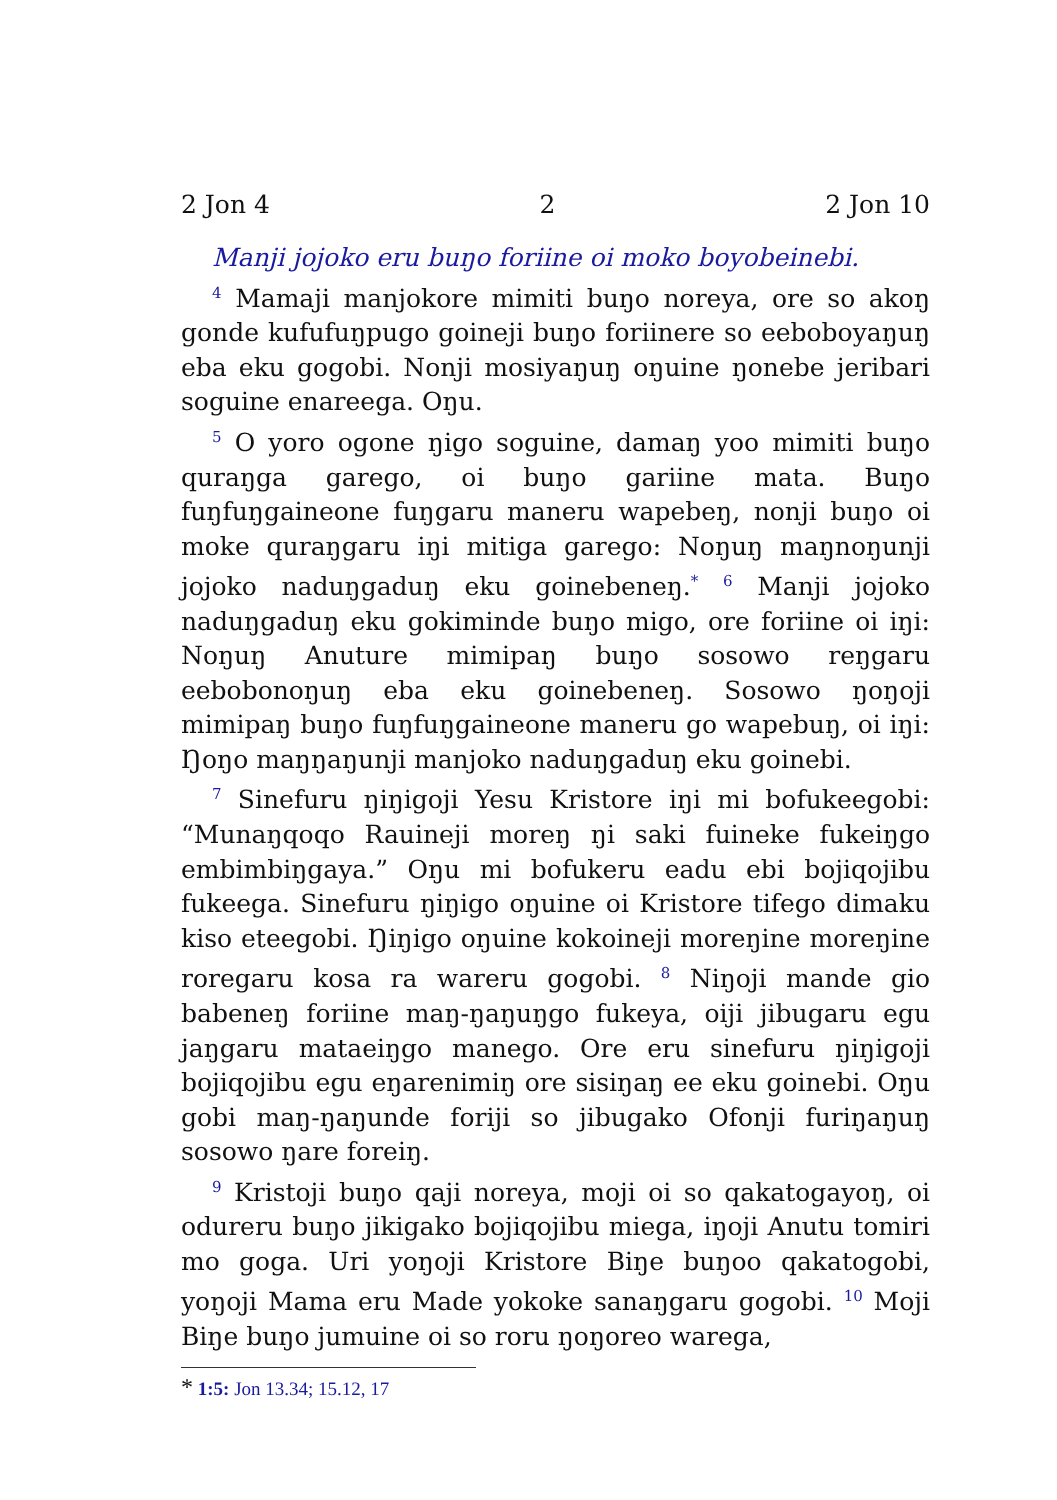2 Jon 4 2 2 Jon 10
Manji jojoko eru buŋo foriine oi moko boyobeinebi.
<sup>4</sup> Mamaji manjokore mimiti buŋo noreya, ore so akoŋ gonde kufufuŋpugo goineji buŋo foriinere so eeboboyaŋuŋ eba eku gogobi. Nonji mosiyaŋuŋ oŋuine ŋonebe jeribari soguine enareega. Oŋu.
<sup>5</sup> O yoro ogone ŋigo soguine, damaŋ yoo mimiti buŋo quraŋga garego, oi buŋo gariine mata. Buŋo fuŋfuŋgaineone fuŋgaru maneru wapebeŋ, nonji buŋo oi moke quraŋgaru iŋi mitiga garego: Noŋuŋ maŋnoŋunji jojoko naduŋgaduŋ eku goinebeneŋ.<sup>*</sup> <sup>6</sup> Manji jojoko naduŋgaduŋ eku gokiminde buŋo migo, ore foriine oi iŋi: Noŋuŋ Anuture mimipaŋ buŋo sosowo reŋgaru eebobonoŋuŋ eba eku goinebeneŋ. Sosowo ŋoŋoji mimipaŋ buŋo fuŋfuŋgaineone maneru go wapebuŋ, oi iŋi: Ŋoŋo maŋŋaŋunji manjoko naduŋgaduŋ eku goinebi.
<sup>7</sup> Sinefuru ŋiŋigoji Yesu Kristore iŋi mi bofukeegobi: “Munaŋqoqo Rauineji moreŋ ŋi saki fuineke fukeiŋgo embimbiŋgaya.” Oŋu mi bofukeru eadu ebi bojiqojibu fukeega. Sinefuru ŋiŋigo oŋuine oi Kristore tifego dimaku kiso eteegobi. Ŋiŋigo oŋuine kokoineji moreŋine moreŋine roregaru kosa ra wareru gogobi. <sup>8</sup> Niŋoji mande gio babeneŋ foriine maŋ-ŋaŋuŋgo fukeya, oiji jibugaru egu jaŋgaru mataeiŋgo manego. Ore eru sinefuru ŋiŋigoji bojiqojibu egu eŋarenimiŋ ore sisiŋaŋ ee eku goinebi. Oŋu gobi maŋ-ŋaŋunde foriji so jibugako Ofonji furiŋaŋuŋ sosowo ŋare foreiŋ.
<sup>9</sup> Kristoji buŋo qaji noreya, moji oi so qakatogayoŋ, oi odureru buŋo jikigako bojiqojibu miega, iŋoji Anutu tomiri mo goga. Uri yoŋoji Kristore Biŋe buŋoo qakatogobi, yoŋoji Mama eru Made yokoke sanaŋgaru gogobi. <sup>10</sup> Moji Biŋe buŋo jumuine oi so roru ŋoŋoreo warega,
* 1:5: Jon 13.34; 15.12, 17